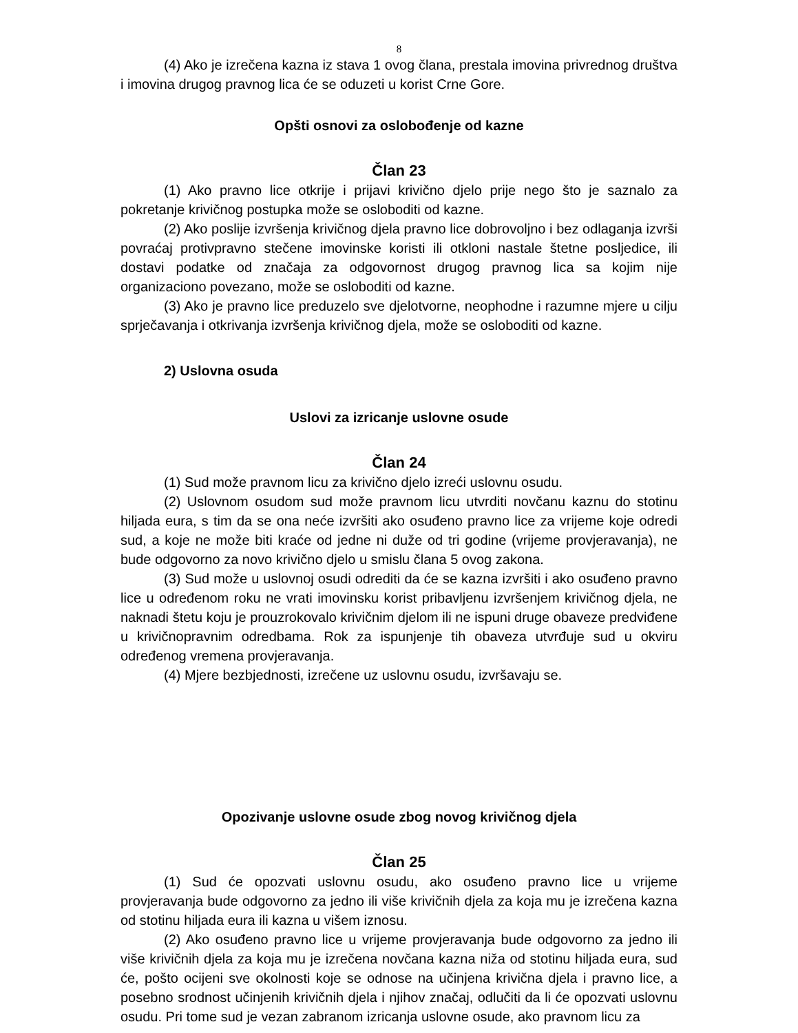8
(4) Ako je izrečena kazna iz stava 1 ovog člana, prestala imovina privrednog društva i imovina drugog pravnog lica će se oduzeti u korist Crne Gore.
Opšti osnovi za oslobođenje od kazne
Član 23
(1) Ako pravno lice otkrije i prijavi krivično djelo prije nego što je saznalo za pokretanje krivičnog postupka može se osloboditi od kazne.
(2) Ako poslije izvršenja krivičnog djela pravno lice dobrovoljno i bez odlaganja izvrši povraćaj protivpravno stečene imovinske koristi ili otkloni nastale štetne posljedice, ili dostavi podatke od značaja za odgovornost drugog pravnog lica sa kojim nije organizaciono povezano, može se osloboditi od kazne.
(3) Ako je pravno lice preduzelo sve djelotvorne, neophodne i razumne mjere u cilju sprječavanja i otkrivanja izvršenja krivičnog djela, može se osloboditi od kazne.
2) Uslovna osuda
Uslovi za izricanje uslovne osude
Član 24
(1) Sud može pravnom licu za krivično djelo izreći uslovnu osudu.
(2) Uslovnom osudom sud može pravnom licu utvrditi novčanu kaznu do stotinu hiljada eura, s tim da se ona neće izvršiti ako osuđeno pravno lice za vrijeme koje odredi sud, a koje ne može biti kraće od jedne ni duže od tri godine (vrijeme provjeravanja), ne bude odgovorno za novo krivično djelo u smislu člana 5 ovog zakona.
(3) Sud može u uslovnoj osudi odrediti da će se kazna izvršiti i ako osuđeno pravno lice u određenom roku ne vrati imovinsku korist pribavljenu izvršenjem krivičnog djela, ne naknadi štetu koju je prouzrokovalo krivičnim djelom ili ne ispuni druge obaveze predviđene u krivičnopravnim odredbama. Rok za ispunjenje tih obaveza utvrđuje sud u okviru određenog vremena provjeravanja.
(4) Mjere bezbjednosti, izrečene uz uslovnu osudu, izvršavaju se.
Opozivanje uslovne osude zbog novog krivičnog djela
Član 25
(1) Sud će opozvati uslovnu osudu, ako osuđeno pravno lice u vrijeme provjeravanja bude odgovorno za jedno ili više krivičnih djela za koja mu je izrečena kazna od stotinu hiljada eura ili kazna u višem iznosu.
(2) Ako osuđeno pravno lice u vrijeme provjeravanja bude odgovorno za jedno ili više krivičnih djela za koja mu je izrečena novčana kazna niža od stotinu hiljada eura, sud će, pošto ocijeni sve okolnosti koje se odnose na učinjena krivična djela i pravno lice, a posebno srodnost učinjenih krivičnih djela i njihov značaj, odlučiti da li će opozvati uslovnu osudu. Pri tome sud je vezan zabranom izricanja uslovne osude, ako pravnom licu za